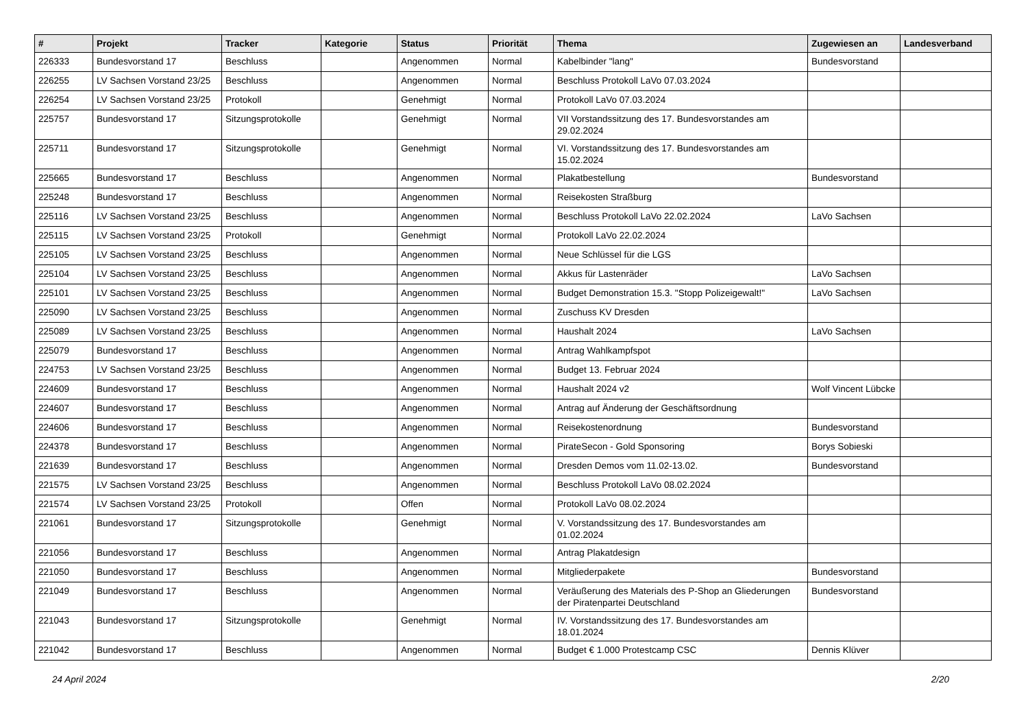| # | Projekt | Tracker | Kategorie | Status | Priorität | Thema | Zugewiesen an | Landesverband |
| --- | --- | --- | --- | --- | --- | --- | --- | --- |
| 226333 | Bundesvorstand 17 | Beschluss | | Angenommen | Normal | Kabelbinder "lang" | Bundesvorstand | |
| 226255 | LV Sachsen Vorstand 23/25 | Beschluss | | Angenommen | Normal | Beschluss Protokoll LaVo 07.03.2024 | | |
| 226254 | LV Sachsen Vorstand 23/25 | Protokoll | | Genehmigt | Normal | Protokoll LaVo 07.03.2024 | | |
| 225757 | Bundesvorstand 17 | Sitzungsprotokolle | | Genehmigt | Normal | VII Vorstandssitzung des 17. Bundesvorstandes am 29.02.2024 | | |
| 225711 | Bundesvorstand 17 | Sitzungsprotokolle | | Genehmigt | Normal | VI. Vorstandssitzung des 17. Bundesvorstandes am 15.02.2024 | | |
| 225665 | Bundesvorstand 17 | Beschluss | | Angenommen | Normal | Plakatbestellung | Bundesvorstand | |
| 225248 | Bundesvorstand 17 | Beschluss | | Angenommen | Normal | Reisekosten Straßburg | | |
| 225116 | LV Sachsen Vorstand 23/25 | Beschluss | | Angenommen | Normal | Beschluss Protokoll LaVo 22.02.2024 | LaVo Sachsen | |
| 225115 | LV Sachsen Vorstand 23/25 | Protokoll | | Genehmigt | Normal | Protokoll LaVo 22.02.2024 | | |
| 225105 | LV Sachsen Vorstand 23/25 | Beschluss | | Angenommen | Normal | Neue Schlüssel für die LGS | | |
| 225104 | LV Sachsen Vorstand 23/25 | Beschluss | | Angenommen | Normal | Akkus für Lastenräder | LaVo Sachsen | |
| 225101 | LV Sachsen Vorstand 23/25 | Beschluss | | Angenommen | Normal | Budget Demonstration 15.3. "Stopp Polizeigewalt!" | LaVo Sachsen | |
| 225090 | LV Sachsen Vorstand 23/25 | Beschluss | | Angenommen | Normal | Zuschuss KV Dresden | | |
| 225089 | LV Sachsen Vorstand 23/25 | Beschluss | | Angenommen | Normal | Haushalt 2024 | LaVo Sachsen | |
| 225079 | Bundesvorstand 17 | Beschluss | | Angenommen | Normal | Antrag Wahlkampfspot | | |
| 224753 | LV Sachsen Vorstand 23/25 | Beschluss | | Angenommen | Normal | Budget 13. Februar 2024 | | |
| 224609 | Bundesvorstand 17 | Beschluss | | Angenommen | Normal | Haushalt 2024 v2 | Wolf Vincent Lübcke | |
| 224607 | Bundesvorstand 17 | Beschluss | | Angenommen | Normal | Antrag auf Änderung der Geschäftsordnung | | |
| 224606 | Bundesvorstand 17 | Beschluss | | Angenommen | Normal | Reisekostenordnung | Bundesvorstand | |
| 224378 | Bundesvorstand 17 | Beschluss | | Angenommen | Normal | PirateSecon - Gold Sponsoring | Borys Sobieski | |
| 221639 | Bundesvorstand 17 | Beschluss | | Angenommen | Normal | Dresden Demos vom 11.02-13.02. | Bundesvorstand | |
| 221575 | LV Sachsen Vorstand 23/25 | Beschluss | | Angenommen | Normal | Beschluss Protokoll LaVo 08.02.2024 | | |
| 221574 | LV Sachsen Vorstand 23/25 | Protokoll | | Offen | Normal | Protokoll LaVo 08.02.2024 | | |
| 221061 | Bundesvorstand 17 | Sitzungsprotokolle | | Genehmigt | Normal | V. Vorstandssitzung des 17. Bundesvorstandes am 01.02.2024 | | |
| 221056 | Bundesvorstand 17 | Beschluss | | Angenommen | Normal | Antrag Plakatdesign | | |
| 221050 | Bundesvorstand 17 | Beschluss | | Angenommen | Normal | Mitgliederpakete | Bundesvorstand | |
| 221049 | Bundesvorstand 17 | Beschluss | | Angenommen | Normal | Veräußerung des Materials des P-Shop an Gliederungen der Piratenpartei Deutschland | Bundesvorstand | |
| 221043 | Bundesvorstand 17 | Sitzungsprotokolle | | Genehmigt | Normal | IV. Vorstandssitzung des 17. Bundesvorstandes am 18.01.2024 | | |
| 221042 | Bundesvorstand 17 | Beschluss | | Angenommen | Normal | Budget € 1.000 Protestcamp CSC | Dennis Klüver | |
24 April 2024 2/20